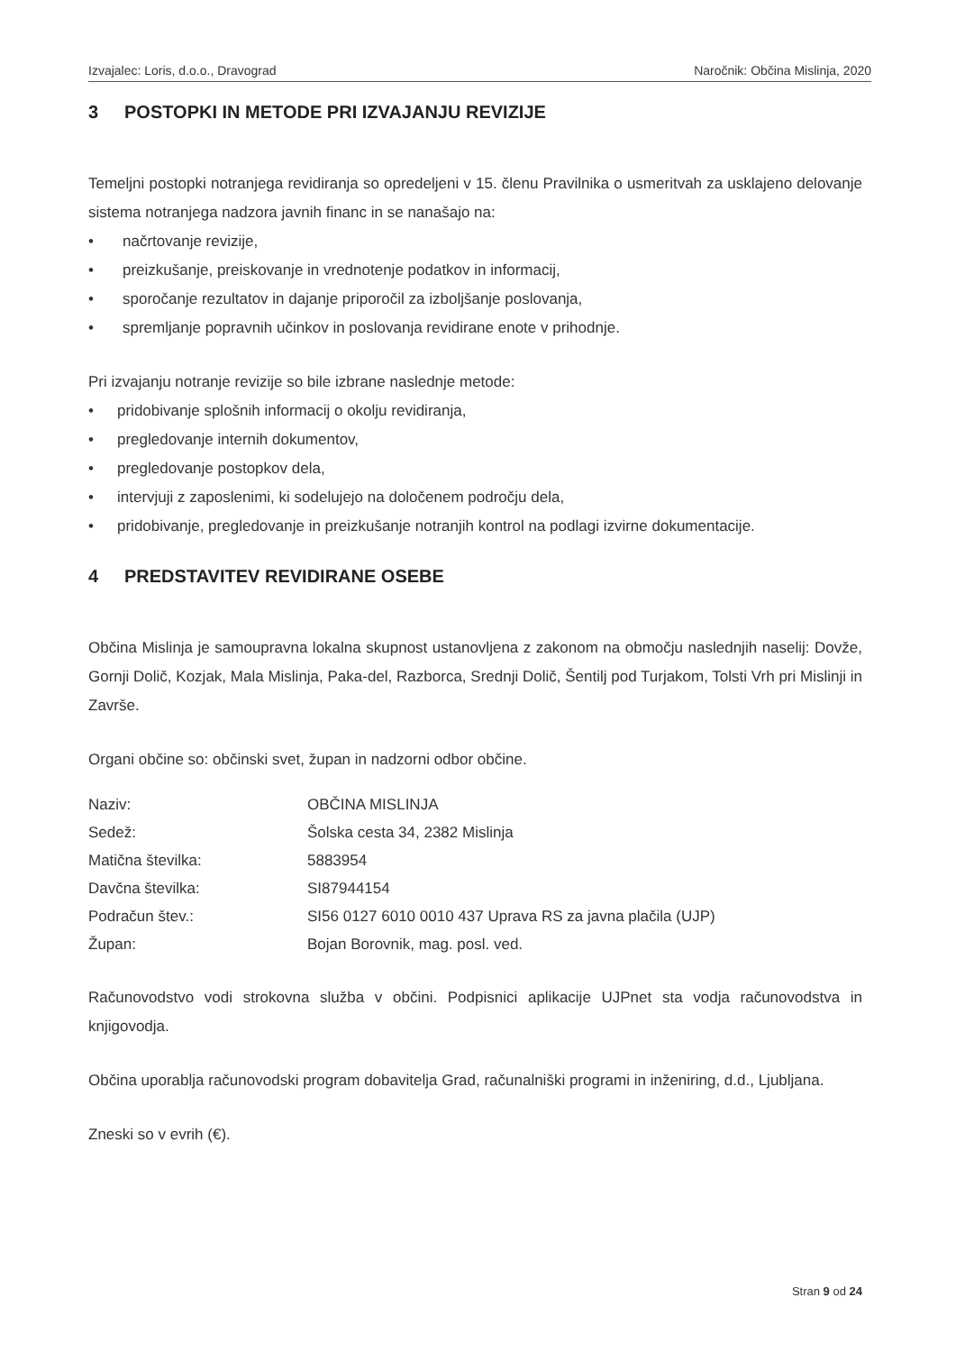Izvajalec: Loris, d.o.o., Dravograd Naročnik: Občina Mislinja, 2020
3 POSTOPKI IN METODE PRI IZVAJANJU REVIZIJE
Temeljni postopki notranjega revidiranja so opredeljeni v 15. členu Pravilnika o usmeritvah za usklajeno delovanje sistema notranjega nadzora javnih financ in se nanašajo na:
• načrtovanje revizije,
• preizkušanje, preiskovanje in vrednotenje podatkov in informacij,
• sporočanje rezultatov in dajanje priporočil za izboljšanje poslovanja,
• spremljanje popravnih učinkov in poslovanja revidirane enote v prihodnje.
Pri izvajanju notranje revizije so bile izbrane naslednje metode:
• pridobivanje splošnih informacij o okolju revidiranja,
• pregledovanje internih dokumentov,
• pregledovanje postopkov dela,
• intervjuji z zaposlenimi, ki sodelujejo na določenem področju dela,
• pridobivanje, pregledovanje in preizkušanje notranjih kontrol na podlagi izvirne dokumentacije.
4 PREDSTAVITEV REVIDIRANE OSEBE
Občina Mislinja je samoupravna lokalna skupnost ustanovljena z zakonom na območju naslednjih naselij: Dovže, Gornji Dolič, Kozjak, Mala Mislinja, Paka-del, Razborca, Srednji Dolič, Šentilj pod Turjakom, Tolsti Vrh pri Mislinji in Završe.
Organi občine so: občinski svet, župan in nadzorni odbor občine.
| Naziv: | OBČINA MISLINJA |
| Sedež: | Šolska cesta 34, 2382 Mislinja |
| Matična številka: | 5883954 |
| Davčna številka: | SI87944154 |
| Podračun štev.: | SI56 0127 6010 0010 437 Uprava RS za javna plačila (UJP) |
| Župan: | Bojan Borovnik, mag. posl. ved. |
Računovodstvo vodi strokovna služba v občini. Podpisnici aplikacije UJPnet sta vodja računovodstva in knjigovodja.
Občina uporablja računovodski program dobavitelja Grad, računalniški programi in inženiring, d.d., Ljubljana.
Zneski so v evrih (€).
Stran 9 od 24